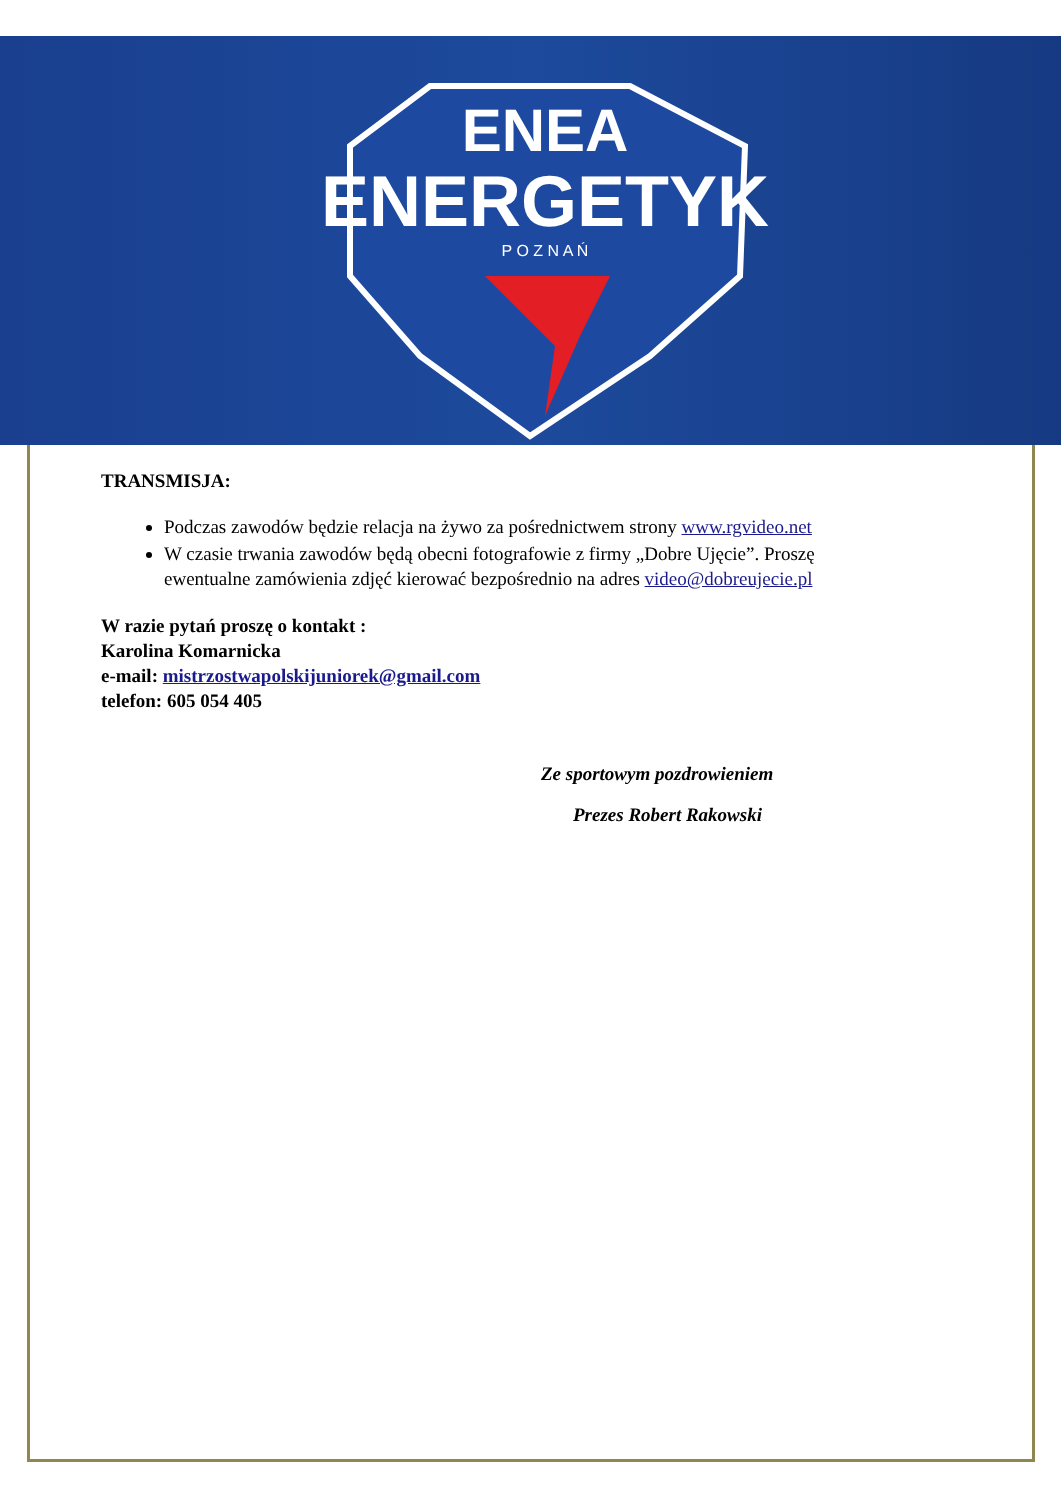ENEA
ENERGETYK
P O Z N A Ń
TRANSMISJA:
Podczas zawodów będzie relacja na żywo za pośrednictwem strony www.rgvideo.net
W czasie trwania zawodów będą obecni fotografowie z firmy „Dobre Ujęcie”. Proszę ewentualne zamówienia zdjęć kierować bezpośrednio na adres video@dobreujecie.pl
W razie pytań proszę o kontakt :
Karolina Komarnicka
e-mail: mistrzostwapolskijuniorek@gmail.com
telefon: 605 054 405
Ze sportowym pozdrowieniem
Prezes Robert Rakowski